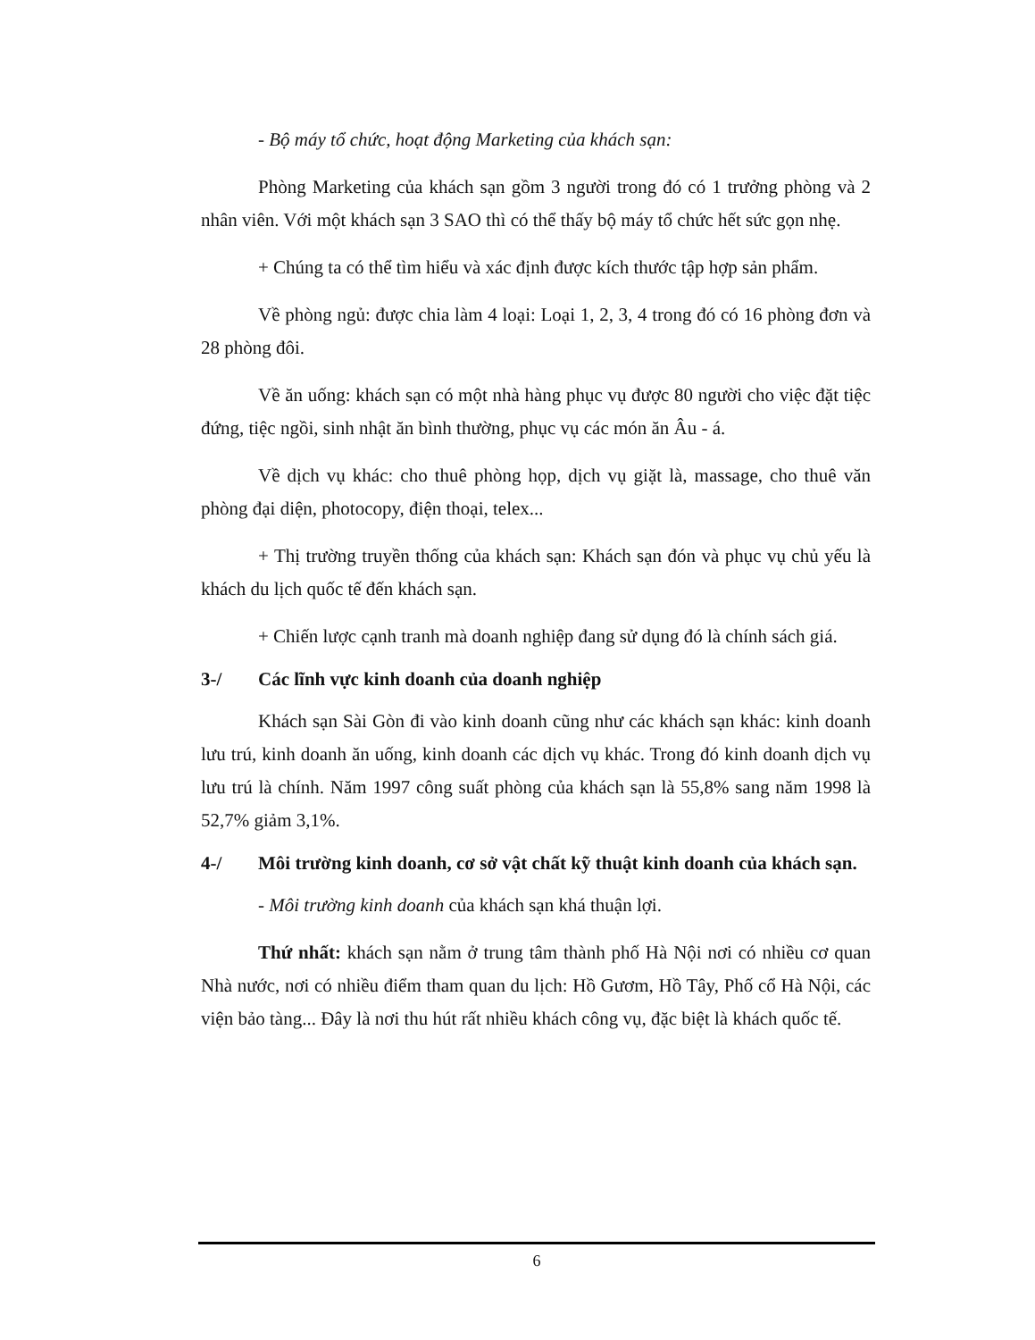- Bộ máy tổ chức, hoạt động Marketing của khách sạn:
Phòng Marketing của khách sạn gồm 3 người trong đó có 1 trưởng phòng và 2 nhân viên. Với một khách sạn 3 SAO thì có thể thấy bộ máy tổ chức hết sức gọn nhẹ.
+ Chúng ta có thể tìm hiểu và xác định được kích thước tập hợp sản phẩm.
Về phòng ngủ: được chia làm 4 loại: Loại 1, 2, 3, 4 trong đó có 16 phòng đơn và 28 phòng đôi.
Về ăn uống: khách sạn có một nhà hàng phục vụ được 80 người cho việc đặt tiệc đứng, tiệc ngồi, sinh nhật ăn bình thường, phục vụ các món ăn Âu - á.
Về dịch vụ khác: cho thuê phòng họp, dịch vụ giặt là, massage, cho thuê văn phòng đại diện, photocopy, điện thoại, telex...
+ Thị trường truyền thống của khách sạn: Khách sạn đón và phục vụ chủ yếu là khách du lịch quốc tế đến khách sạn.
+ Chiến lược cạnh tranh mà doanh nghiệp đang sử dụng đó là chính sách giá.
3-/ Các lĩnh vực kinh doanh của doanh nghiệp
Khách sạn Sài Gòn đi vào kinh doanh cũng như các khách sạn khác: kinh doanh lưu trú, kinh doanh ăn uống, kinh doanh các dịch vụ khác. Trong đó kinh doanh dịch vụ lưu trú là chính. Năm 1997 công suất phòng của khách sạn là 55,8% sang năm 1998 là 52,7% giảm 3,1%.
4-/ Môi trường kinh doanh, cơ sở vật chất kỹ thuật kinh doanh của khách sạn.
- Môi trường kinh doanh của khách sạn khá thuận lợi.
Thứ nhất: khách sạn nằm ở trung tâm thành phố Hà Nội nơi có nhiều cơ quan Nhà nước, nơi có nhiều điểm tham quan du lịch: Hồ Gươm, Hồ Tây, Phố cổ Hà Nội, các viện bảo tàng... Đây là nơi thu hút rất nhiều khách công vụ, đặc biệt là khách quốc tế.
6